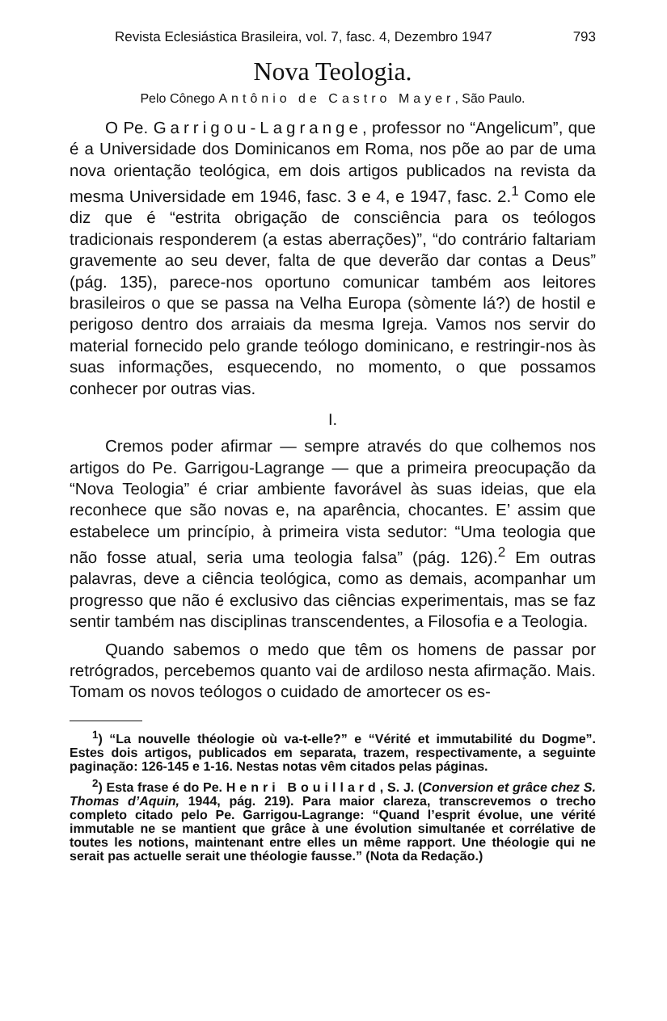Revista Eclesiástica Brasileira, vol. 7, fasc. 4, Dezembro 1947 793
Nova Teologia.
Pelo Cônego Antônio de Castro Mayer, São Paulo.
O Pe. Garrigou-Lagrange, professor no “Angelicum”, que é a Universidade dos Dominicanos em Roma, nos põe ao par de uma nova orientação teológica, em dois artigos publicados na revista da mesma Universidade em 1946, fasc. 3 e 4, e 1947, fasc. 2.<sup>1</sup> Como ele diz que é “estrita obrigação de consciência para os teólogos tradicionais responderem (a estas aberrações)”, “do contrário faltariam gravemente ao seu dever, falta de que deverão dar contas a Deus” (pág. 135), parece-nos oportuno comunicar também aos leitores brasileiros o que se passa na Velha Europa (sòmente lá?) de hostil e perigoso dentro dos arraiais da mesma Igreja. Vamos nos servir do material fornecido pelo grande teólogo dominicano, e restringir-nos às suas informações, esquecendo, no momento, o que possamos conhecer por outras vias.
I.
Cremos poder afirmar — sempre através do que colhemos nos artigos do Pe. Garrigou-Lagrange — que a primeira preocupação da “Nova Teologia” é criar ambiente favorável às suas ideias, que ela reconhece que são novas e, na aparência, chocantes. E’ assim que estabelece um princípio, à primeira vista sedutor: “Uma teologia que não fosse atual, seria uma teologia falsa” (pág. 126).<sup>2</sup> Em outras palavras, deve a ciência teológica, como as demais, acompanhar um progresso que não é exclusivo das ciências experimentais, mas se faz sentir também nas disciplinas transcendentes, a Filosofia e a Teologia.
Quando sabemos o medo que têm os homens de passar por retrógrados, percebemos quanto vai de ardiloso nesta afirmação. Mais. Tomam os novos teólogos o cuidado de amortecer os es-
<sup>1</sup>) “La nouvelle théologie où va-t-elle?” e “Vérité et immutabilité du Dogme”. Estes dois artigos, publicados em separata, trazem, respectivamente, a seguinte paginação: 126-145 e 1-16. Nestas notas vêm citados pelas páginas.
<sup>2</sup>) Esta frase é do Pe. Henri Bouillard, S. J. (Conversion et grâce chez S. Thomas d’Aquin, 1944, pág. 219). Para maior clareza, transcrevemos o trecho completo citado pelo Pe. Garrigou-Lagrange: “Quand l’esprit évolue, une vérité immutable ne se mantient que grâce à une évolution simultanée et corrélative de toutes les notions, maintenant entre elles un même rapport. Une théologie qui ne serait pas actuelle serait une théologie fausse.” (Nota da Redação.)